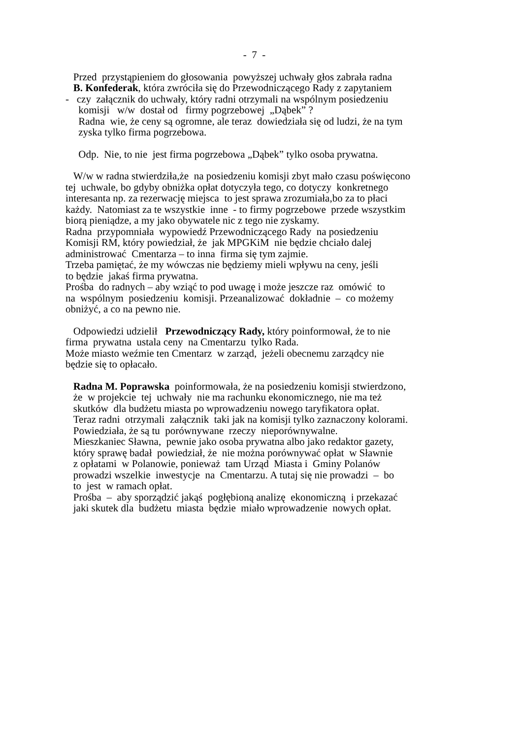- 7 -
Przed przystąpieniem do głosowania powyższej uchwały głos zabrała radna
B. Konfederak, która zwróciła się do Przewodniczącego Rady z zapytaniem
- czy załącznik do uchwały, który radni otrzymali na wspólnym posiedzeniu
komisji w/w dostał od firmy pogrzebowej „Dąbek” ?
Radna wie, że ceny są ogromne, ale teraz dowiedziała się od ludzi, że na tym
zyska tylko firma pogrzebowa.
Odp. Nie, to nie jest firma pogrzebowa „Dąbek” tylko osoba prywatna.
W/w w radna stwierdziła,że na posiedzeniu komisji zbyt mało czasu poświęcono
tej uchwale, bo gdyby obniżka opłat dotyczyła tego, co dotyczy konkretnego
interesanta np. za rezerwację miejsca to jest sprawa zrozumiała,bo za to płaci
każdy. Natomiast za te wszystkie inne - to firmy pogrzebowe przede wszystkim
biorą pieniądze, a my jako obywatele nic z tego nie zyskamy.
Radna przypomniała wypowiedź Przewodniczącego Rady na posiedzeniu
Komisji RM, który powiedział, że jak MPGKiM nie będzie chciało dalej
administrować Cmentarza – to inna firma się tym zajmie.
Trzeba pamiętać, że my wówczas nie będziemy mieli wpływu na ceny, jeśli
to będzie jakaś firma prywatna.
Prośba do radnych – aby wziąć to pod uwagę i może jeszcze raz omówić to
na wspólnym posiedzeniu komisji. Przeanalizować dokładnie – co możemy
obniżyć, a co na pewno nie.
Odpowiedzi udzielił Przewodniczący Rady, który poinformował, że to nie
firma prywatna ustala ceny na Cmentarzu tylko Rada.
Może miasto weźmie ten Cmentarz w zarząd, jeżeli obecnemu zarządcy nie
będzie się to opłacało.
Radna M. Poprawska poinformowała, że na posiedzeniu komisji stwierdzono,
że w projekcie tej uchwały nie ma rachunku ekonomicznego, nie ma też
skutków dla budżetu miasta po wprowadzeniu nowego taryfikatora opłat.
Teraz radni otrzymali załącznik taki jak na komisji tylko zaznaczony kolorami.
Powiedziała, że są tu porównywane rzeczy nieporównywalne.
Mieszkaniec Sławna, pewnie jako osoba prywatna albo jako redaktor gazety,
który sprawę badał powiedział, że nie można porównywać opłat w Sławnie
z opłatami w Polanowie, ponieważ tam Urząd Miasta i Gminy Polanów
prowadzi wszelkie inwestycje na Cmentarzu. A tutaj się nie prowadzi – bo
to jest w ramach opłat.
Prośba – aby sporządzić jakąś pogłębioną analizę ekonomiczną i przekazać
jaki skutek dla budżetu miasta będzie miało wprowadzenie nowych opłat.